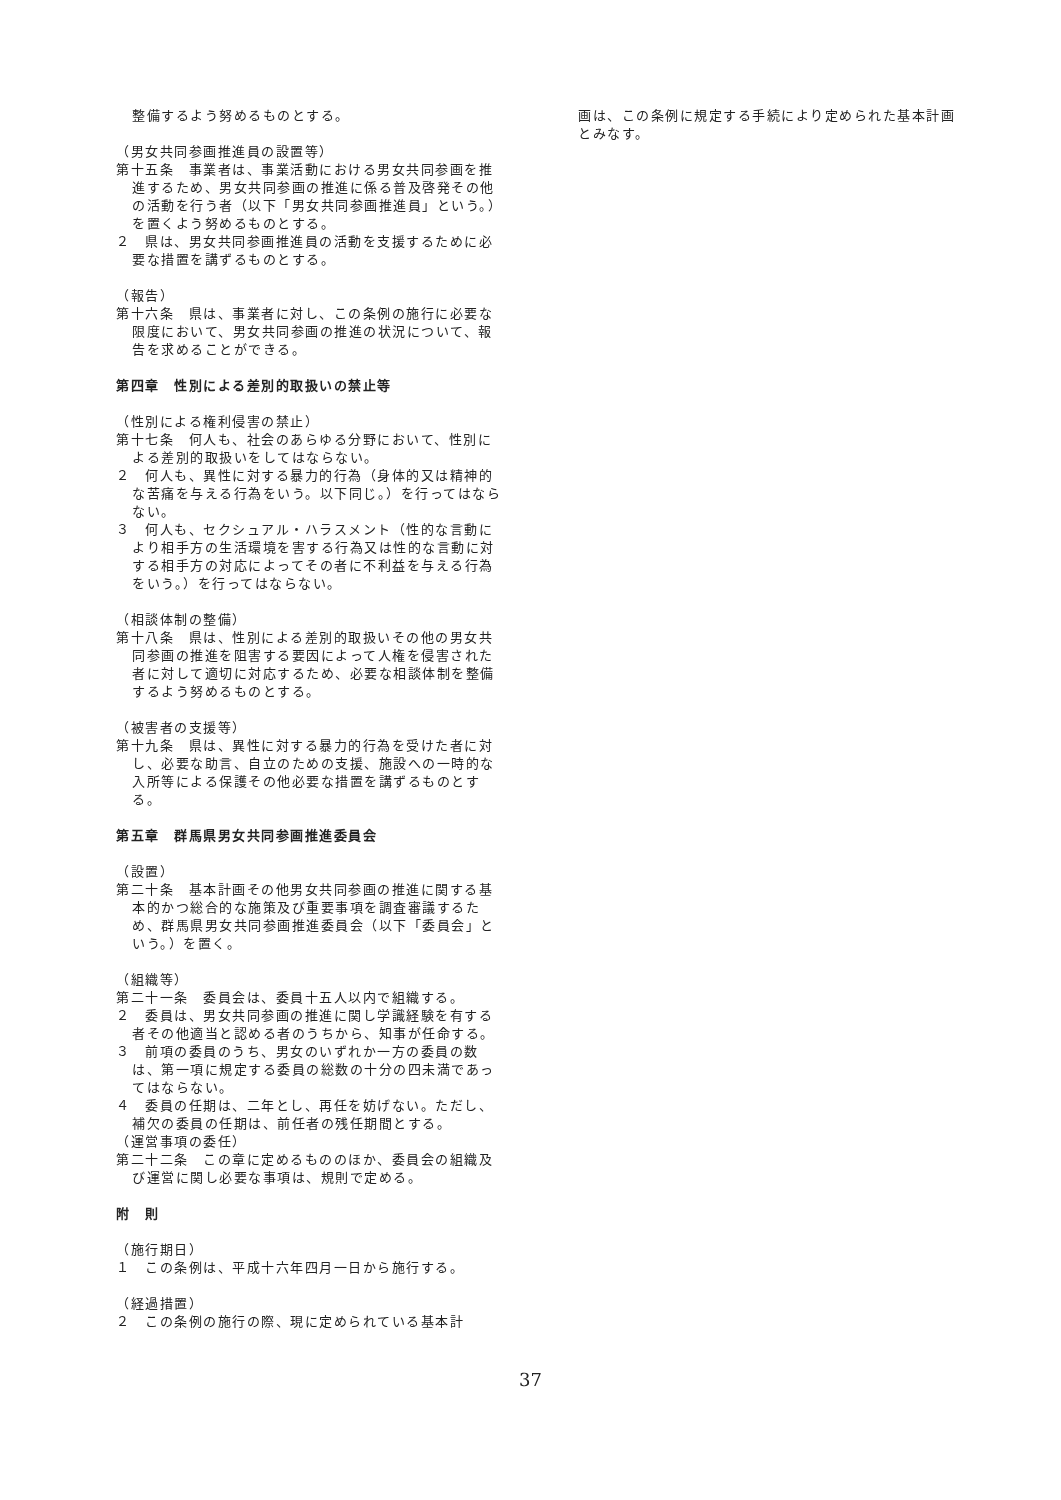整備するよう努めるものとする。
（男女共同参画推進員の設置等）
第十五条　事業者は、事業活動における男女共同参画を推進するため、男女共同参画の推進に係る普及啓発その他の活動を行う者（以下「男女共同参画推進員」という。）を置くよう努めるものとする。
２　県は、男女共同参画推進員の活動を支援するために必要な措置を講ずるものとする。
（報告）
第十六条　県は、事業者に対し、この条例の施行に必要な限度において、男女共同参画の推進の状況について、報告を求めることができる。
第四章　性別による差別的取扱いの禁止等
（性別による権利侵害の禁止）
第十七条　何人も、社会のあらゆる分野において、性別による差別的取扱いをしてはならない。
２　何人も、異性に対する暴力的行為（身体的又は精神的な苦痛を与える行為をいう。以下同じ。）を行ってはならない。
３　何人も、セクシュアル・ハラスメント（性的な言動により相手方の生活環境を害する行為又は性的な言動に対する相手方の対応によってその者に不利益を与える行為をいう。）を行ってはならない。
（相談体制の整備）
第十八条　県は、性別による差別的取扱いその他の男女共同参画の推進を阻害する要因によって人権を侵害された者に対して適切に対応するため、必要な相談体制を整備するよう努めるものとする。
（被害者の支援等）
第十九条　県は、異性に対する暴力的行為を受けた者に対し、必要な助言、自立のための支援、施設への一時的な入所等による保護その他必要な措置を講ずるものとする。
第五章　群馬県男女共同参画推進委員会
（設置）
第二十条　基本計画その他男女共同参画の推進に関する基本的かつ総合的な施策及び重要事項を調査審議するため、群馬県男女共同参画推進委員会（以下「委員会」という。）を置く。
（組織等）
第二十一条　委員会は、委員十五人以内で組織する。
２　委員は、男女共同参画の推進に関し学識経験を有する者その他適当と認める者のうちから、知事が任命する。
３　前項の委員のうち、男女のいずれか一方の委員の数は、第一項に規定する委員の総数の十分の四未満であってはならない。
４　委員の任期は、二年とし、再任を妨げない。ただし、補欠の委員の任期は、前任者の残任期間とする。
（運営事項の委任）
第二十二条　この章に定めるもののほか、委員会の組織及び運営に関し必要な事項は、規則で定める。
附　則
（施行期日）
１　この条例は、平成十六年四月一日から施行する。
（経過措置）
２　この条例の施行の際、現に定められている基本計
画は、この条例に規定する手続により定められた基本計画とみなす。
37